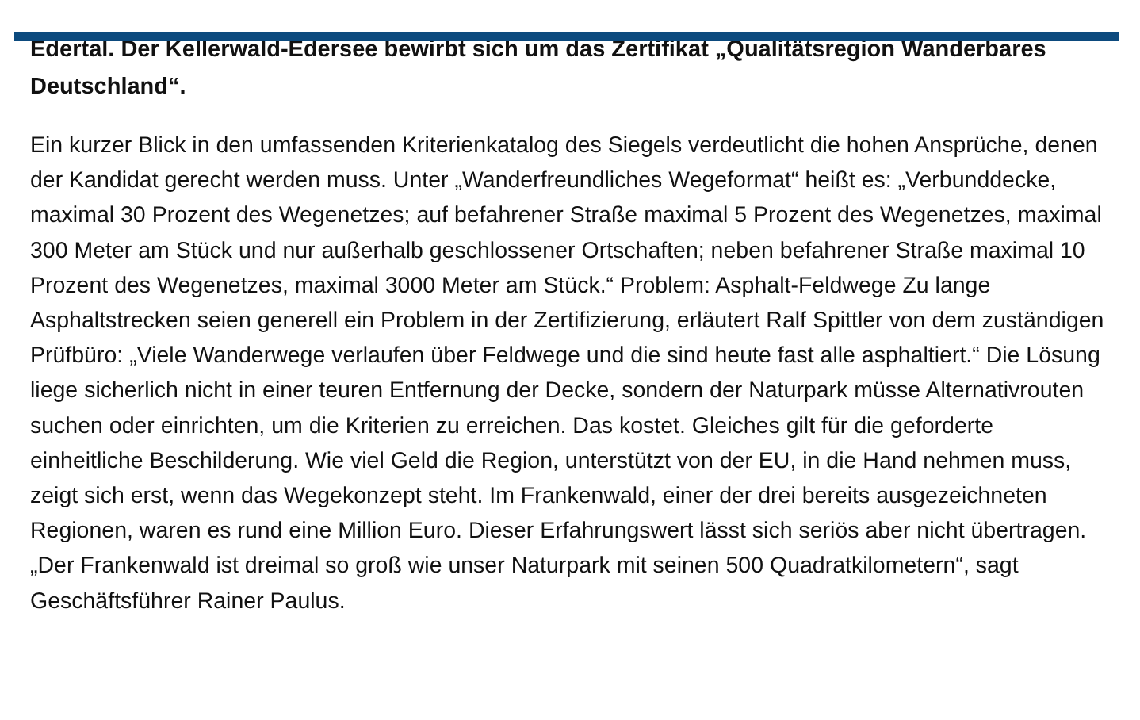Edertal. Der Kellerwald-Edersee bewirbt sich um das Zertifikat „Qualitätsregion Wanderbares Deutschland“.
Ein kurzer Blick in den umfassenden Kriterienkatalog des Siegels verdeutlicht die hohen Ansprüche, denen der Kandidat gerecht werden muss. Unter „Wanderfreundliches Wegeformat“ heißt es: „Verbunddecke, maximal 30 Prozent des Wegenetzes; auf befahrener Straße maximal 5 Prozent des Wegenetzes, maximal 300 Meter am Stück und nur außerhalb geschlossener Ortschaften; neben befahrener Straße maximal 10 Prozent des Wegenetzes, maximal 3000 Meter am Stück.“ Problem: Asphalt-Feldwege Zu lange Asphaltstrecken seien generell ein Problem in der Zertifizierung, erläutert Ralf Spittler von dem zuständigen Prüfbüro: „Viele Wanderwege verlaufen über Feldwege und die sind heute fast alle asphaltiert.“ Die Lösung liege sicherlich nicht in einer teuren Entfernung der Decke, sondern der Naturpark müsse Alternativrouten suchen oder einrichten, um die Kriterien zu erreichen. Das kostet. Gleiches gilt für die geforderte einheitliche Beschilderung. Wie viel Geld die Region, unterstützt von der EU, in die Hand nehmen muss, zeigt sich erst, wenn das Wegekonzept steht. Im Frankenwald, einer der drei bereits ausgezeichneten Regionen, waren es rund eine Million Euro. Dieser Erfahrungswert lässt sich seriös aber nicht übertragen. „Der Frankenwald ist dreimal so groß wie unser Naturpark mit seinen 500 Quadratkilometern“, sagt Geschäftsführer Rainer Paulus.